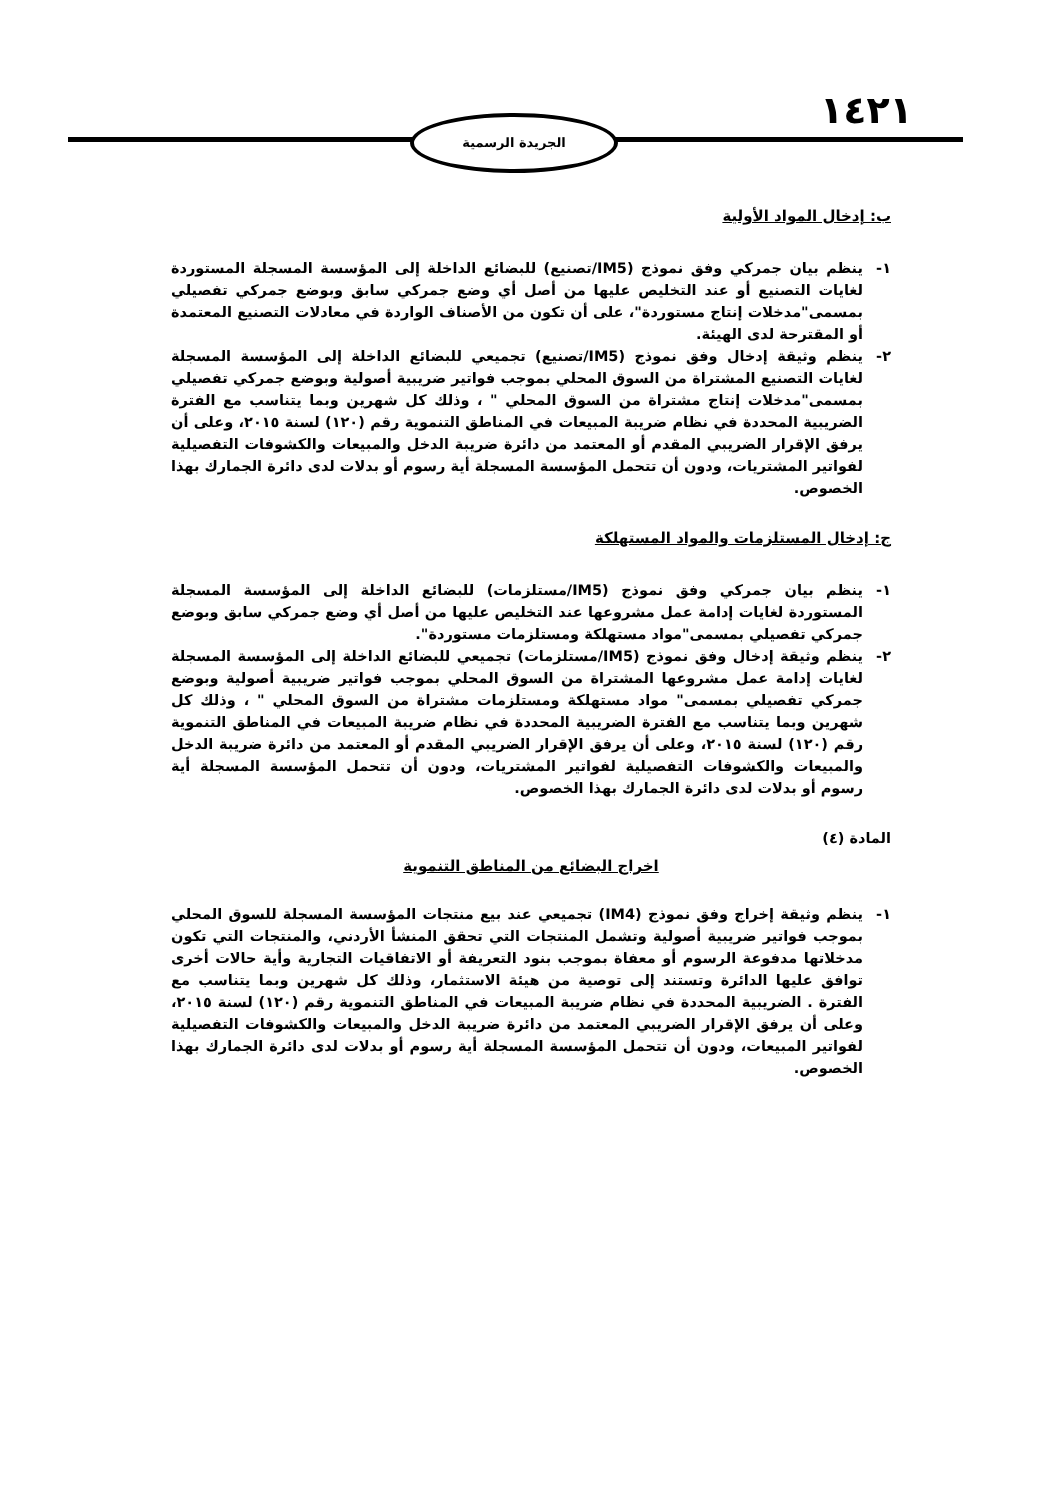١٤٢١
الجريدة الرسمية
ب: إدخال المواد الأولية
١- ينظم بيان جمركي وفق نموذج (IM5/تصنيع) للبضائع الداخلة إلى المؤسسة المسجلة المستوردة لغايات التصنيع أو عند التخليص عليها من أصل أي وضع جمركي سابق وبوضع جمركي تفصيلي بمسمى"مدخلات إنتاج مستوردة"، على أن تكون من الأصناف الواردة في معادلات التصنيع المعتمدة أو المقترحة لدى الهيئة.
٢- ينظم وثيقة إدخال وفق نموذج (IM5/تصنيع) تجميعي للبضائع الداخلة إلى المؤسسة المسجلة لغايات التصنيع المشتراة من السوق المحلي بموجب فواتير ضريبية أصولية وبوضع جمركي تفصيلي بمسمى"مدخلات إنتاج مشتراة من السوق المحلي " ، وذلك كل شهرين وبما يتناسب مع الفترة الضريبية المحددة في نظام ضريبة المبيعات في المناطق التنموية رقم (١٢٠) لسنة ٢٠١٥، وعلى أن يرفق الإقرار الضريبي المقدم أو المعتمد من دائرة ضريبة الدخل والمبيعات والكشوفات التفصيلية لفواتير المشتريات، ودون أن تتحمل المؤسسة المسجلة أية رسوم أو بدلات لدى دائرة الجمارك بهذا الخصوص.
ج: إدخال المستلزمات والمواد المستهلكة
١- ينظم بيان جمركي وفق نموذج (IM5/مستلزمات) للبضائع الداخلة إلى المؤسسة المسجلة المستوردة لغايات إدامة عمل مشروعها عند التخليص عليها من أصل أي وضع جمركي سابق وبوضع جمركي تفصيلي بمسمى"مواد مستهلكة ومستلزمات مستوردة".
٢- ينظم وثيقة إدخال وفق نموذج (IM5/مستلزمات) تجميعي للبضائع الداخلة إلى المؤسسة المسجلة لغايات إدامة عمل مشروعها المشتراة من السوق المحلي بموجب فواتير ضريبية أصولية وبوضع جمركي تفصيلي بمسمى" مواد مستهلكة ومستلزمات مشتراة من السوق المحلي " ، وذلك كل شهرين وبما يتناسب مع الفترة الضريبية المحددة في نظام ضريبة المبيعات في المناطق التنموية رقم (١٢٠) لسنة ٢٠١٥، وعلى أن يرفق الإقرار الضريبي المقدم أو المعتمد من دائرة ضريبة الدخل والمبيعات والكشوفات التفصيلية لفواتير المشتريات، ودون أن تتحمل المؤسسة المسجلة أية رسوم أو بدلات لدى دائرة الجمارك بهذا الخصوص.
المادة (٤)
اخراج البضائع من المناطق التنموية
١- ينظم وثيقة إخراج وفق نموذج (IM4) تجميعي عند بيع منتجات المؤسسة المسجلة للسوق المحلي بموجب فواتير ضريبية أصولية وتشمل المنتجات التي تحقق المنشأ الأردني، والمنتجات التي تكون مدخلاتها مدفوعة الرسوم أو معفاة بموجب بنود التعريفة أو الاتفاقيات التجارية وأية حالات أخرى توافق عليها الدائرة وتستند إلى توصية من هيئة الاستثمار، وذلك كل شهرين وبما يتناسب مع الفترة . الضريبية المحددة في نظام ضريبة المبيعات في المناطق التنموية رقم (١٢٠) لسنة ٢٠١٥، وعلى أن يرفق الإقرار الضريبي المعتمد من دائرة ضريبة الدخل والمبيعات والكشوفات التفصيلية لفواتير المبيعات، ودون أن تتحمل المؤسسة المسجلة أية رسوم أو بدلات لدى دائرة الجمارك بهذا الخصوص.